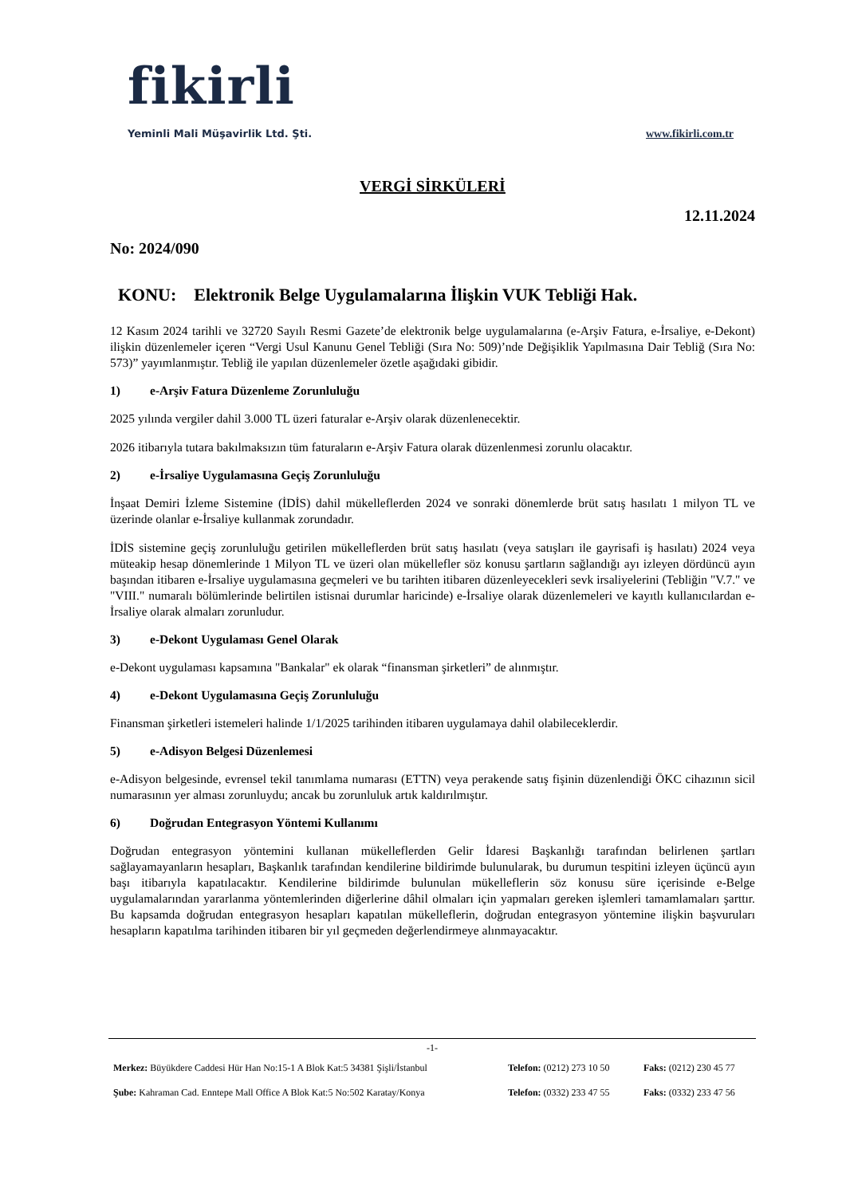fikirli
Yeminli Mali Müşavirlik Ltd. Şti.
www.fikirli.com.tr
VERGİ SİRKÜLERİ
12.11.2024
No: 2024/090
KONU: Elektronik Belge Uygulamalarına İlişkin VUK Tebliği Hak.
12 Kasım 2024 tarihli ve 32720 Sayılı Resmi Gazete’de elektronik belge uygulamalarına (e-Arşiv Fatura, e-İrsaliye, e-Dekont) ilişkin düzenlemeler içeren “Vergi Usul Kanunu Genel Tebliği (Sıra No: 509)’nde Değişiklik Yapılmasına Dair Tebliğ (Sıra No: 573)” yayımlanmıştır. Tebliğ ile yapılan düzenlemeler özetle aşağıdaki gibidir.
1) e-Arşiv Fatura Düzenleme Zorunluluğu
2025 yılında vergiler dahil 3.000 TL üzeri faturalar e-Arşiv olarak düzenlenecektir.
2026 itibarıyla tutara bakılmaksızın tüm faturaların e-Arşiv Fatura olarak düzenlenmesi zorunlu olacaktır.
2) e-İrsaliye Uygulamasına Geçiş Zorunluluğu
İnşaat Demiri İzleme Sistemine (İDİS) dahil mükelleflerden 2024 ve sonraki dönemlerde brüt satış hasılatı 1 milyon TL ve üzerinde olanlar e-İrsaliye kullanmak zorundadır.
İDİS sistemine geçiş zorunluluğu getirilen mükelleflerden brüt satış hasılatı (veya satışları ile gayrisafi iş hasılatı) 2024 veya müteakip hesap dönemlerinde 1 Milyon TL ve üzeri olan mükellefler söz konusu şartların sağlandığı ayı izleyen dördüncü ayın başından itibaren e-İrsaliye uygulamasına geçmeleri ve bu tarihten itibaren düzenleyecekleri sevk irsaliyelerini (Tebliğin "V.7." ve "VIII." numaralı bölümlerinde belirtilen istisnai durumlar haricinde) e-İrsaliye olarak düzenlemeleri ve kayıtlı kullanıcılardan e-İrsaliye olarak almaları zorunludur.
3) e-Dekont Uygulaması Genel Olarak
e-Dekont uygulaması kapsamına "Bankalar" ek olarak “finansman şirketleri” de alınmıştır.
4) e-Dekont Uygulamasına Geçiş Zorunluluğu
Finansman şirketleri istemeleri halinde 1/1/2025 tarihinden itibaren uygulamaya dahil olabileceklerdir.
5) e-Adisyon Belgesi Düzenlemesi
e-Adisyon belgesinde, evrensel tekil tanımlama numarası (ETTN) veya perakende satış fişinin düzenlendiği ÖKC cihazının sicil numarasının yer alması zorunluydu; ancak bu zorunluluk artık kaldırılmıştır.
6) Doğrudan Entegrasyon Yöntemi Kullanımı
Doğrudan entegrasyon yöntemini kullanan mükelleflerden Gelir İdaresi Başkanlığı tarafından belirlenen şartları sağlayamayanların hesapları, Başkanlık tarafından kendilerine bildirimde bulunularak, bu durumun tespitini izleyen üçüncü ayın başı itibarıyla kapatılacaktır. Kendilerine bildirimde bulunulan mükelleflerin söz konusu süre içerisinde e-Belge uygulamalarından yararlanma yöntemlerinden diğerlerine dâhil olmaları için yapmaları gereken işlemleri tamamlamaları şarttır. Bu kapsamda doğrudan entegrasyon hesapları kapatılan mükelleflerin, doğrudan entegrasyon yöntemine ilişkin başvuruları hesapların kapatılma tarihinden itibaren bir yıl geçmeden değerlendirmeye alınmayacaktır.
-1-
Merkez: Büyükdere Caddesi Hür Han No:15-1 A Blok Kat:5 34381 Şişli/İstanbul
Telefon: (0212) 273 10 50
Faks: (0212) 230 45 77
Şube: Kahraman Cad. Enntepe Mall Office A Blok Kat:5 No:502 Karatay/Konya
Telefon: (0332) 233 47 55
Faks: (0332) 233 47 56